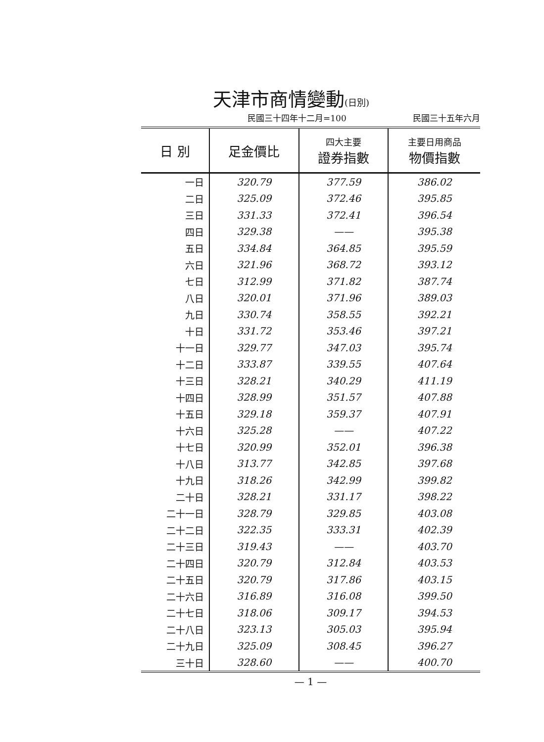天津市商情變動(日別)
民國三十四年十二月=100 民國三十五年六月
| 日 別 | 足金價比 | 四大主要 證券指數 | 主要日用商品 物價指數 |
| --- | --- | --- | --- |
| 一日 | 320.79 | 377.59 | 386.02 |
| 二日 | 325.09 | 372.46 | 395.85 |
| 三日 | 331.33 | 372.41 | 396.54 |
| 四日 | 329.38 | —— | 395.38 |
| 五日 | 334.84 | 364.85 | 395.59 |
| 六日 | 321.96 | 368.72 | 393.12 |
| 七日 | 312.99 | 371.82 | 387.74 |
| 八日 | 320.01 | 371.96 | 389.03 |
| 九日 | 330.74 | 358.55 | 392.21 |
| 十日 | 331.72 | 353.46 | 397.21 |
| 十一日 | 329.77 | 347.03 | 395.74 |
| 十二日 | 333.87 | 339.55 | 407.64 |
| 十三日 | 328.21 | 340.29 | 411.19 |
| 十四日 | 328.99 | 351.57 | 407.88 |
| 十五日 | 329.18 | 359.37 | 407.91 |
| 十六日 | 325.28 | —— | 407.22 |
| 十七日 | 320.99 | 352.01 | 396.38 |
| 十八日 | 313.77 | 342.85 | 397.68 |
| 十九日 | 318.26 | 342.99 | 399.82 |
| 二十日 | 328.21 | 331.17 | 398.22 |
| 二十一日 | 328.79 | 329.85 | 403.08 |
| 二十二日 | 322.35 | 333.31 | 402.39 |
| 二十三日 | 319.43 | —— | 403.70 |
| 二十四日 | 320.79 | 312.84 | 403.53 |
| 二十五日 | 320.79 | 317.86 | 403.15 |
| 二十六日 | 316.89 | 316.08 | 399.50 |
| 二十七日 | 318.06 | 309.17 | 394.53 |
| 二十八日 | 323.13 | 305.03 | 395.94 |
| 二十九日 | 325.09 | 308.45 | 396.27 |
| 三十日 | 328.60 | —— | 400.70 |
— 1 —